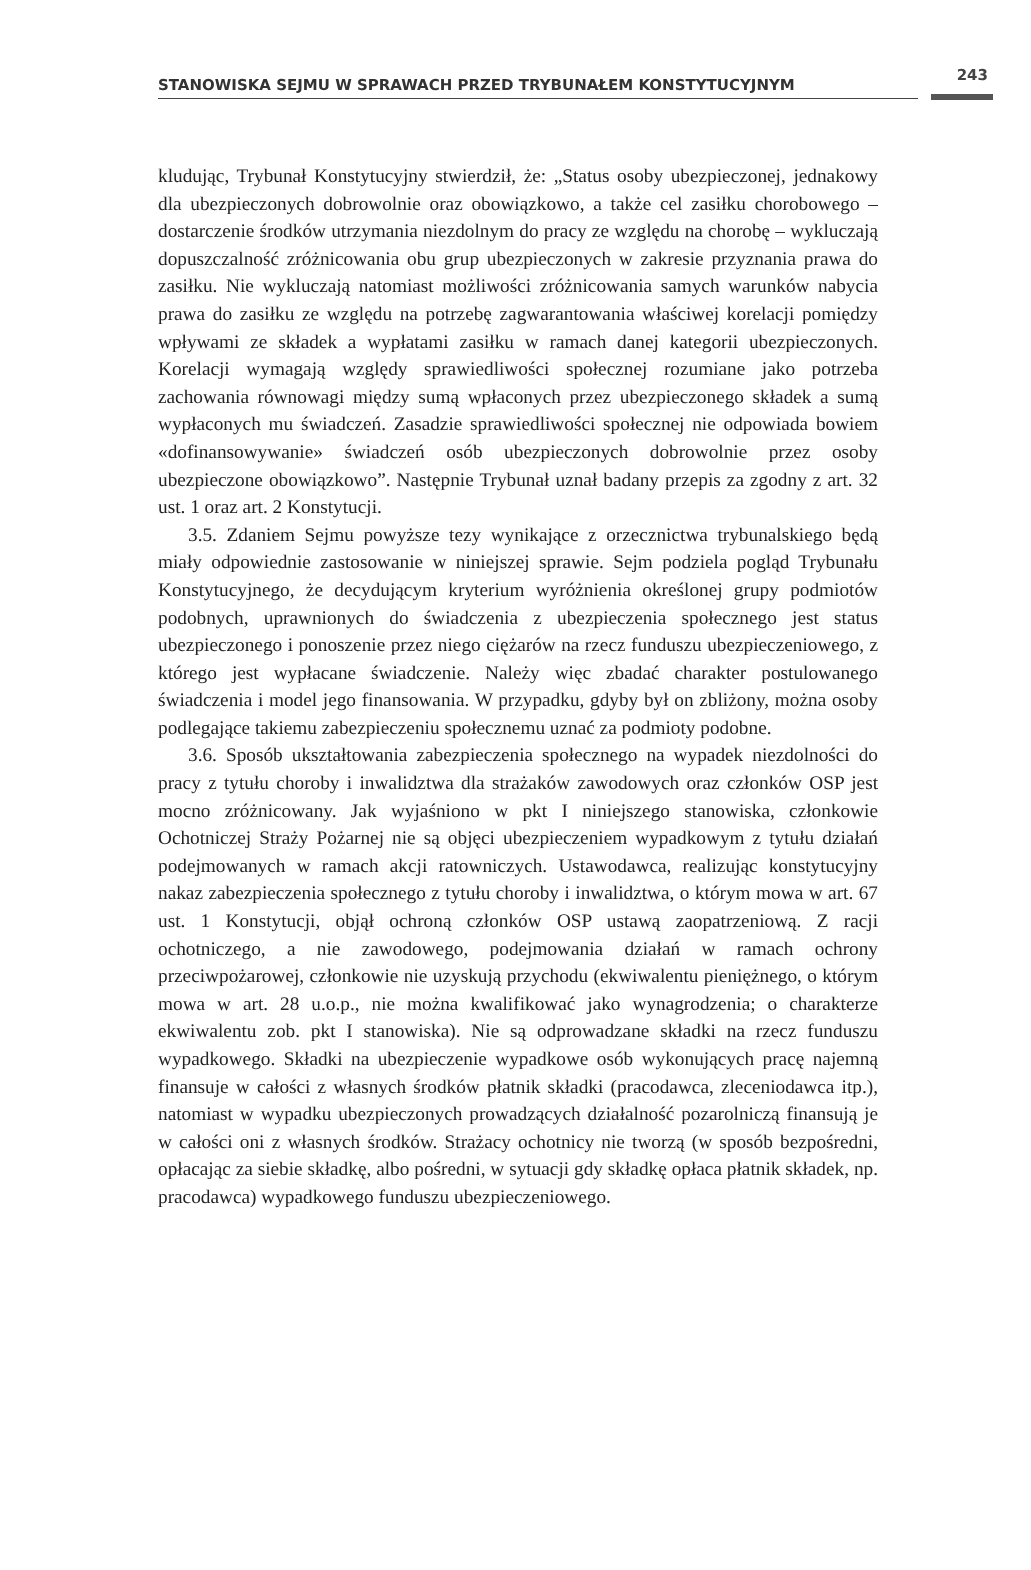STANOWISKA SEJMU W SPRAWACH PRZED TRYBUNAŁEM KONSTYTUCYJNYM
243
kludując, Trybunał Konstytucyjny stwierdził, że: „Status osoby ubezpieczonej, jednakowy dla ubezpieczonych dobrowolnie oraz obowiązkowo, a także cel zasiłku chorobowego – dostarczenie środków utrzymania niezdolnym do pracy ze względu na chorobę – wykluczają dopuszczalność zróżnicowania obu grup ubezpieczonych w zakresie przyznania prawa do zasiłku. Nie wykluczają natomiast możliwości zróżnicowania samych warunków nabycia prawa do zasiłku ze względu na potrzebę zagwarantowania właściwej korelacji pomiędzy wpływami ze składek a wypłatami zasiłku w ramach danej kategorii ubezpieczonych. Korelacji wymagają względy sprawiedliwości społecznej rozumiane jako potrzeba zachowania równowagi między sumą wpłaconych przez ubezpieczonego składek a sumą wypłaconych mu świadczeń. Zasadzie sprawiedliwości społecznej nie odpowiada bowiem «dofinansowywanie» świadczeń osób ubezpieczonych dobrowolnie przez osoby ubezpieczone obowiązkowo”. Następnie Trybunał uznał badany przepis za zgodny z art. 32 ust. 1 oraz art. 2 Konstytucji.
3.5. Zdaniem Sejmu powyższe tezy wynikające z orzecznictwa trybunalskiego będą miały odpowiednie zastosowanie w niniejszej sprawie. Sejm podziela pogląd Trybunału Konstytucyjnego, że decydującym kryterium wyróżnienia określonej grupy podmiotów podobnych, uprawnionych do świadczenia z ubezpieczenia społecznego jest status ubezpieczonego i ponoszenie przez niego ciężarów na rzecz funduszu ubezpieczeniowego, z którego jest wypłacane świadczenie. Należy więc zbadać charakter postulowanego świadczenia i model jego finansowania. W przypadku, gdyby był on zbliżony, można osoby podlegające takiemu zabezpieczeniu społecznemu uznać za podmioty podobne.
3.6. Sposób ukształtowania zabezpieczenia społecznego na wypadek niezdolności do pracy z tytułu choroby i inwalidztwa dla strażaków zawodowych oraz członków OSP jest mocno zróżnicowany. Jak wyjaśniono w pkt I niniejszego stanowiska, członkowie Ochotniczej Straży Pożarnej nie są objęci ubezpieczeniem wypadkowym z tytułu działań podejmowanych w ramach akcji ratowniczych. Ustawodawca, realizując konstytucyjny nakaz zabezpieczenia społecznego z tytułu choroby i inwalidztwa, o którym mowa w art. 67 ust. 1 Konstytucji, objął ochroną członków OSP ustawą zaopatrzeniową. Z racji ochotniczego, a nie zawodowego, podejmowania działań w ramach ochrony przeciwpożarowej, członkowie nie uzyskują przychodu (ekwiwalentu pieniężnego, o którym mowa w art. 28 u.o.p., nie można kwalifikować jako wynagrodzenia; o charakterze ekwiwalentu zob. pkt I stanowiska). Nie są odprowadzane składki na rzecz funduszu wypadkowego. Składki na ubezpieczenie wypadkowe osób wykonujących pracę najemną finansuje w całości z własnych środków płatnik składki (pracodawca, zleceniodawca itp.), natomiast w wypadku ubezpieczonych prowadzących działalność pozarolniczą finansują je w całości oni z własnych środków. Strażacy ochotnicy nie tworzą (w sposób bezpośredni, opłacając za siebie składkę, albo pośredni, w sytuacji gdy składkę opłaca płatnik składek, np. pracodawca) wypadkowego funduszu ubezpieczeniowego.